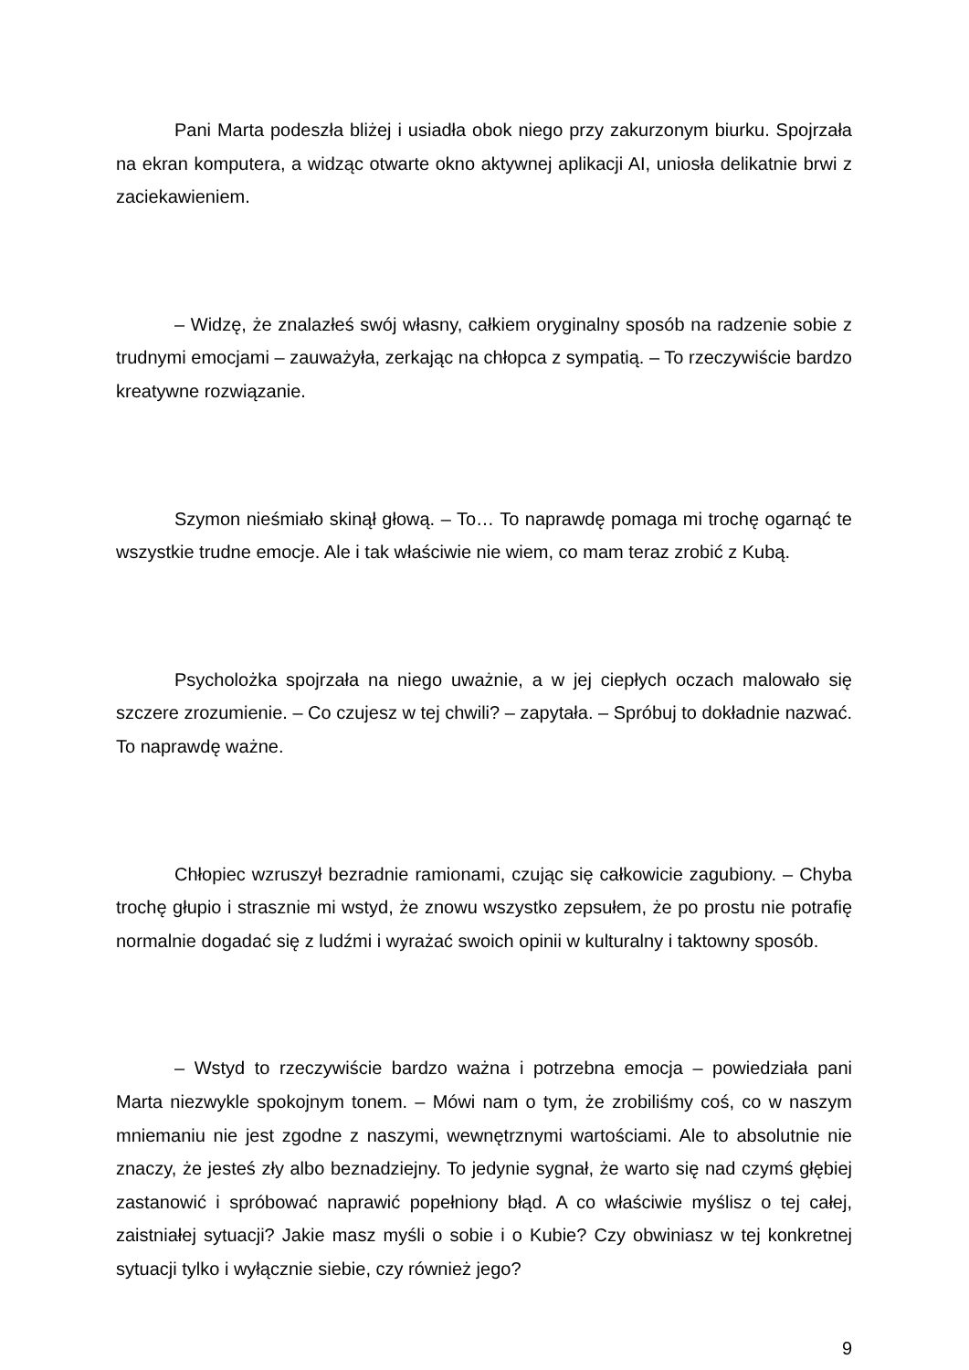Pani Marta podeszła bliżej i usiadła obok niego przy zakurzonym biurku. Spojrzała na ekran komputera, a widząc otwarte okno aktywnej aplikacji AI, uniosła delikatnie brwi z zaciekawieniem.
– Widzę, że znalazłeś swój własny, całkiem oryginalny sposób na radzenie sobie z trudnymi emocjami – zauważyła, zerkając na chłopca z sympatią. – To rzeczywiście bardzo kreatywne rozwiązanie.
Szymon nieśmiało skinął głową. – To… To naprawdę pomaga mi trochę ogarnąć te wszystkie trudne emocje. Ale i tak właściwie nie wiem, co mam teraz zrobić z Kubą.
Psycholożka spojrzała na niego uważnie, a w jej ciepłych oczach malowało się szczere zrozumienie. – Co czujesz w tej chwili? – zapytała. – Spróbuj to dokładnie nazwać. To naprawdę ważne.
Chłopiec wzruszył bezradnie ramionami, czując się całkowicie zagubiony. – Chyba trochę głupio i strasznie mi wstyd, że znowu wszystko zepsułem, że po prostu nie potrafię normalnie dogadać się z ludźmi i wyrażać swoich opinii w kulturalny i taktowny sposób.
– Wstyd to rzeczywiście bardzo ważna i potrzebna emocja – powiedziała pani Marta niezwykle spokojnym tonem. – Mówi nam o tym, że zrobiliśmy coś, co w naszym mniemaniu nie jest zgodne z naszymi, wewnętrznymi wartościami. Ale to absolutnie nie znaczy, że jesteś zły albo beznadziejny. To jedynie sygnał, że warto się nad czymś głębiej zastanowić i spróbować naprawić popełniony błąd. A co właściwie myślisz o tej całej, zaistniałej sytuacji? Jakie masz myśli o sobie i o Kubie? Czy obwiniasz w tej konkretnej sytuacji tylko i wyłącznie siebie, czy również jego?
9